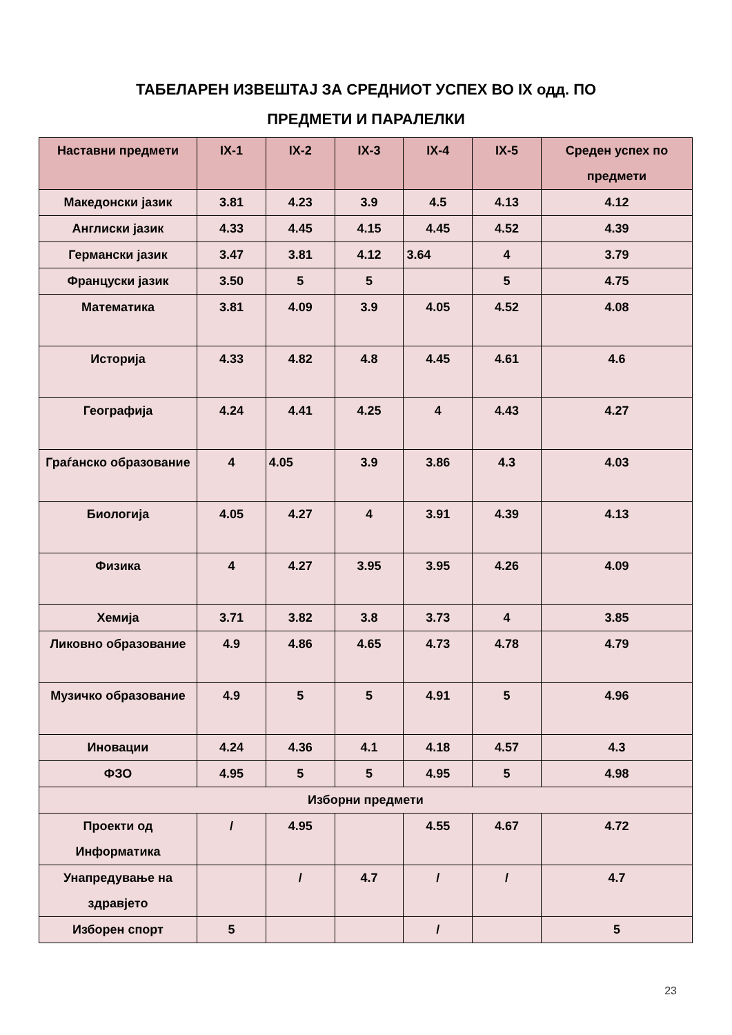ТАБЕЛАРЕН ИЗВЕШТАЈ ЗА СРЕДНИОТ УСПЕХ ВО IX одд. ПО
ПРЕДМЕТИ И ПАРАЛЕЛКИ
| Наставни предмети | IX-1 | IX-2 | IX-3 | IX-4 | IX-5 | Среден успех по предмети |
| --- | --- | --- | --- | --- | --- | --- |
| Македонски јазик | 3.81 | 4.23 | 3.9 | 4.5 | 4.13 | 4.12 |
| Англиски јазик | 4.33 | 4.45 | 4.15 | 4.45 | 4.52 | 4.39 |
| Германски јазик | 3.47 | 3.81 | 4.12 | 3.64 | 4 | 3.79 |
| Француски јазик | 3.50 | 5 | 5 | | 5 | 4.75 |
| Математика | 3.81 | 4.09 | 3.9 | 4.05 | 4.52 | 4.08 |
| Историја | 4.33 | 4.82 | 4.8 | 4.45 | 4.61 | 4.6 |
| Географија | 4.24 | 4.41 | 4.25 | 4 | 4.43 | 4.27 |
| Граѓанско образование | 4 | 4.05 | 3.9 | 3.86 | 4.3 | 4.03 |
| Биологија | 4.05 | 4.27 | 4 | 3.91 | 4.39 | 4.13 |
| Физика | 4 | 4.27 | 3.95 | 3.95 | 4.26 | 4.09 |
| Хемија | 3.71 | 3.82 | 3.8 | 3.73 | 4 | 3.85 |
| Ликовно образование | 4.9 | 4.86 | 4.65 | 4.73 | 4.78 | 4.79 |
| Музичко образование | 4.9 | 5 | 5 | 4.91 | 5 | 4.96 |
| Иновации | 4.24 | 4.36 | 4.1 | 4.18 | 4.57 | 4.3 |
| ФЗО | 4.95 | 5 | 5 | 4.95 | 5 | 4.98 |
| Изборни предмети | | | | | | |
| Проекти од Информатика | / | 4.95 | | 4.55 | 4.67 | 4.72 |
| Унапредување на здравјето | | / | 4.7 | / | / | 4.7 |
| Изборен спорт | 5 | | | / | | 5 |
23